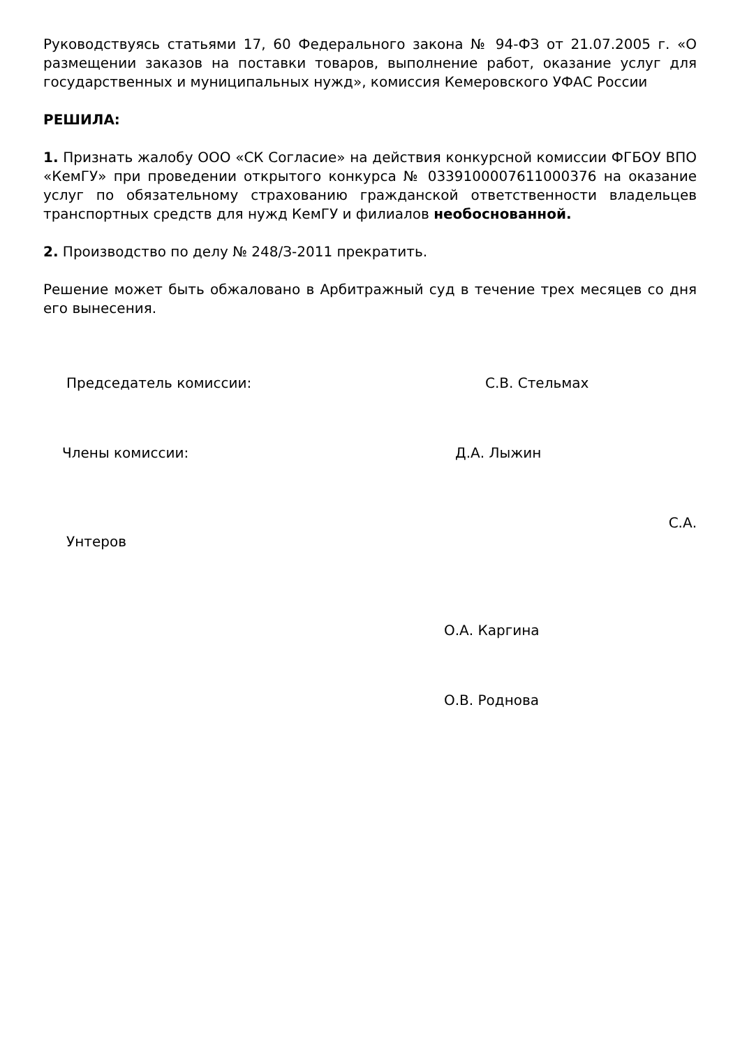Руководствуясь статьями 17, 60 Федерального закона № 94-ФЗ от 21.07.2005 г. «О размещении заказов на поставки товаров, выполнение работ, оказание услуг для государственных и муниципальных нужд», комиссия Кемеровского УФАС России
РЕШИЛА:
1. Признать жалобу ООО «СК Согласие» на действия конкурсной комиссии ФГБОУ ВПО «КемГУ» при проведении открытого конкурса № 0339100007611000376 на оказание услуг по обязательному страхованию гражданской ответственности владельцев транспортных средств для нужд КемГУ и филиалов необоснованной.
2. Производство по делу № 248/З-2011 прекратить.
Решение может быть обжаловано в Арбитражный суд в течение трех месяцев со дня его вынесения.
Председатель комиссии: С.В. Стельмах
Члены комиссии: Д.А. Лыжин
С.А.
Унтеров
О.А. Каргина
О.В. Роднова